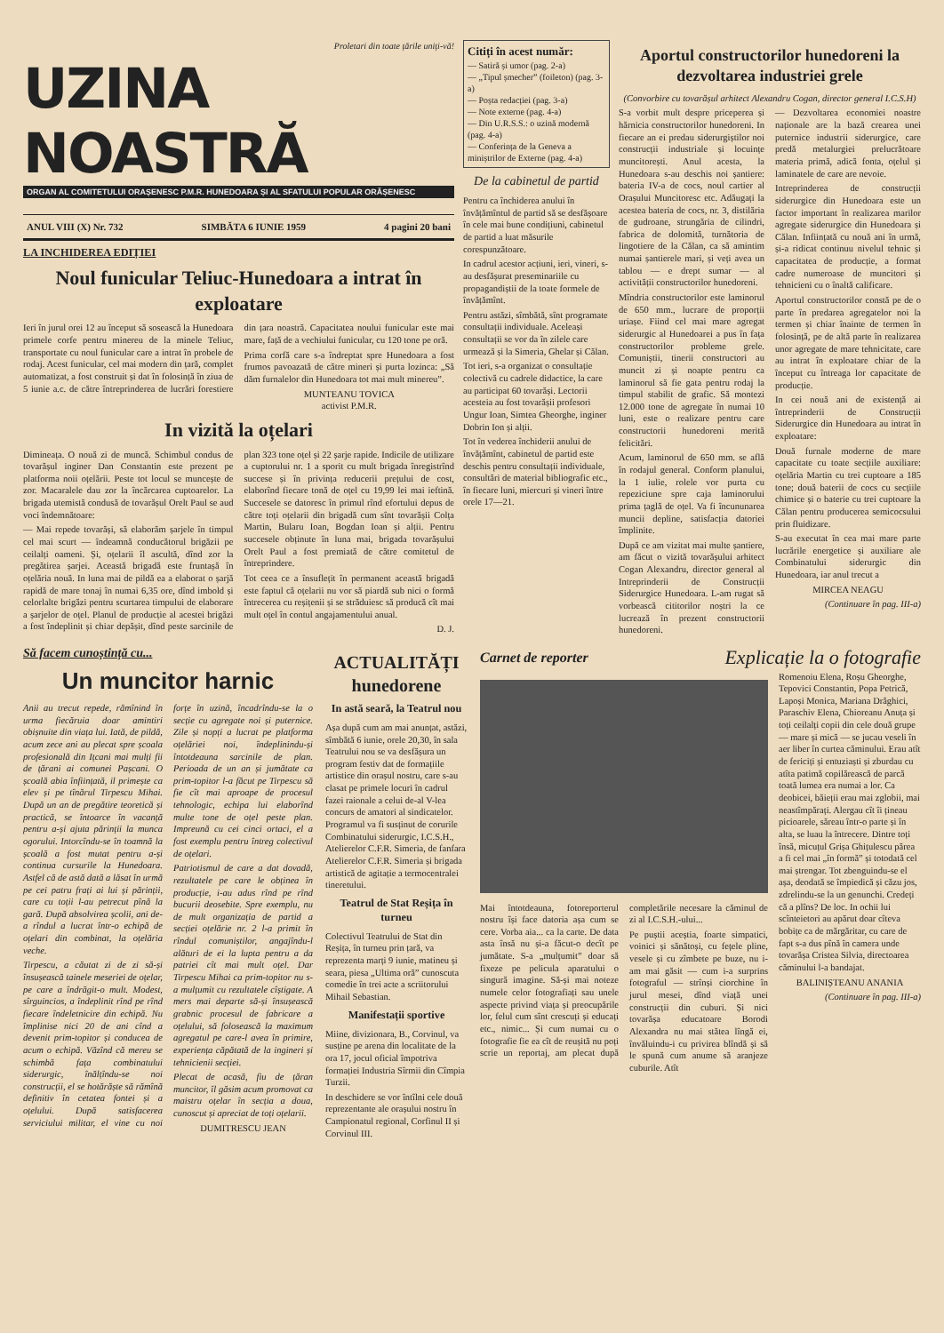Proletari din toate țările uniți-vă!
UZINA NOASTRĂ
ORGAN AL COMITETULUI ORAȘENESC P.M.R. HUNEDOARA ȘI AL SFATULUI POPULAR ORĂȘENESC
ANUL VIII (X) Nr. 732 SIMBĂTA 6 IUNIE 1959 4 pagini 20 bani
LA INCHIDEREA EDIȚIEI
Noul funicular Teliuc-Hunedoara a intrat în exploatare
Ieri în jurul orei 12 au început să sosească la Hunedoara primele corfe pentru minereu de la minele Teliuc, transportate cu noul funicular care a intrat în probele de rodaj. Acest funicular, cel mai modern din țară, complet automatizat, a fost construit și dat în folosință în ziua de 5 iunie a.c. de către întreprinderea de lucrări forestiere din țara noastră. Capacitatea noului funicular este mai mare, față de a vechiului funicular, cu 120 tone pe oră.
Prima corfă care s-a îndreptat spre Hunedoara a fost frumos pavoazată de către mineri și purta lozinca: „Să dăm furnalelor din Hunedoara tot mai mult minereu”.
MUNTEANU TOVICA
activist P.M.R.
In vizită la oțelari
Dimineața. O nouă zi de muncă. Schimbul condus de tovarășul inginer Dan Constantin este prezent pe platforma noii oțelării. Peste tot locul se muncește de zor. Macaralele dau zor la încărcarea cuptoarelor. La brigada utemistă condusă de tovarășul Orelt Paul se aud voci îndemnătoare:
— Mai repede tovarăși, să elaborăm șarjele în timpul cel mai scurt — îndeamnă conducătorul brigăzii pe ceilalți oameni. Și, oțelarii îl ascultă, dînd zor la pregătirea șarjei. Această brigadă este fruntașă în oțelăria nouă. In luna mai de pildă ea a elaborat o șarjă rapidă de mare tonaj în numai 6,35 ore, dînd imbold și celorlalte brigăzi pentru scurtarea timpului de elaborare a șarjelor de oțel. Planul de producție al acestei brigăzi a fost îndeplinit și chiar depășit, dînd peste sarcinile de plan 323 tone oțel și 22 șarje rapide. Indicile de utilizare a cuptorului nr. 1 a sporit cu mult brigada înregistrînd succese și în privința reducerii prețului de cost, elaborînd fiecare tonă de oțel cu 19,99 lei mai ieftină. Succesele se datoresc în primul rînd efortului depus de către toți oțelarii din brigadă cum sînt tovarășii Colța Martin, Bularu Ioan, Bogdan Ioan și alții. Pentru succesele obținute în luna mai, brigada tovarășului Orelt Paul a fost premiată de către comitetul de întreprindere.
Tot ceea ce a însuflețit în permanent această brigadă este faptul că oțelarii nu vor să piardă sub nici o formă întrecerea cu reșițenii și se străduiesc să producă cît mai mult oțel în contul angajamentului anual.
D. J.
Citiți în acest număr:
— Satiră și umor (pag. 2-a)
— „Tipul șmecher” (foileton) (pag. 3-a)
— Poșta redacției (pag. 3-a)
— Note externe (pag. 4-a)
— Din U.R.S.S.: o uzină modernă (pag. 4-a)
— Conferința de la Geneva a miniștrilor de Externe (pag. 4-a)
De la cabinetul de partid
Pentru ca închiderea anului în învățămîntul de partid să se desfășoare în cele mai bune condițiuni, cabinetul de partid a luat măsurile corespunzătoare.
In cadrul acestor acțiuni, ieri, vineri, s-au desfășurat preseminariile cu propagandiștii de la toate formele de învățămînt.
Pentru astăzi, sîmbătă, sînt programate consultații individuale. Aceleași consultații se vor da în zilele care urmează și la Simeria, Ghelar și Călan.
Tot ieri, s-a organizat o consultație colectivă cu cadrele didactice, la care au participat 60 tovarăși. Lectorii acesteia au fost tovarășii profesori Ungur Ioan, Simtea Gheorghe, inginer Dobrin Ion și alții.
Tot în vederea închiderii anului de învățămînt, cabinetul de partid este deschis pentru consultații individuale, consultări de material bibliografic etc., în fiecare luni, miercuri și vineri între orele 17—21.
Aportul constructorilor hunedoreni la dezvoltarea industriei grele
(Convorbire cu tovarășul arhitect Alexandru Cogan, director general I.C.S.H)
S-a vorbit mult despre priceperea și hărnicia constructorilor hunedoreni. In fiecare an ei predau siderurgiștilor noi construcții industriale și locuințe muncitorești. Anul acesta, la Hunedoara s-au deschis noi șantiere: bateria IV-a de cocs, noul cartier al Orașului Muncitoresc etc. Adăugați la acestea bateria de cocs, nr. 3, distilăria de gudroane, strungăria de cilindri, fabrica de dolomită, turnătoria de lingotiere de la Călan, ca să amintim numai șantierele mari, și veți avea un tablou — e drept sumar — al activității constructorilor hunedoreni.
Mîndria constructorilor este laminorul de 650 mm., lucrare de proporții uriașe. Fiind cel mai mare agregat siderurgic al Hunedoarei a pus în fața constructorilor probleme grele. Comuniștii, tinerii constructori au muncit zi și noapte pentru ca laminorul să fie gata pentru rodaj la timpul stabilit de grafic. Să montezi 12.000 tone de agregate în numai 10 luni, este o realizare pentru care constructorii hunedoreni merită felicitări.
Acum, laminorul de 650 mm. se află în rodajul general. Conform planului, la 1 iulie, rolele vor purta cu repeziciune spre caja laminorului prima țaglă de oțel. Va fi încununarea muncii depline, satisfacția datoriei împlinite.
După ce am vizitat mai multe șantiere, am făcut o vizită tovarășului arhitect Cogan Alexandru, director general al Intreprinderii de Construcții Siderurgice Hunedoara. L-am rugat să vorbească cititorilor noștri la ce lucrează în prezent constructorii hunedoreni.
— Dezvoltarea economiei noastre naționale are la bază crearea unei puternice industrii siderurgice, care predă metalurgiei prelucrătoare materia primă, adică fonta, oțelul și laminatele de care are nevoie.
Intreprinderea de construcții siderurgice din Hunedoara este un factor important în realizarea marilor agregate siderurgice din Hunedoara și Călan. Inființată cu nouă ani în urmă, și-a ridicat continuu nivelul tehnic și capacitatea de producție, a format cadre numeroase de muncitori și tehnicieni cu o înaltă calificare.
Aportul constructorilor constă pe de o parte în predarea agregatelor noi la termen și chiar înainte de termen în folosință, pe de altă parte în realizarea unor agregate de mare tehnicitate, care au intrat în exploatare chiar de la început cu întreaga lor capacitate de producție.
In cei nouă ani de existență ai întreprinderii de Construcții Siderurgice din Hunedoara au intrat în exploatare:
Două furnale moderne de mare capacitate cu toate secțiile auxiliare: oțelăria Martin cu trei cuptoare a 185 tone; două baterii de cocs cu secțiile chimice și o baterie cu trei cuptoare la Călan pentru producerea semicocsului prin fluidizare.
S-au executat în cea mai mare parte lucrările energetice și auxiliare ale Combinatului siderurgic din Hunedoara, iar anul trecut a
MIRCEA NEAGU
(Continuare în pag. III-a)
Să facem cunoștință cu...
Un muncitor harnic
Anii au trecut repede, rămînind în urma fiecăruia doar amintiri obișnuite din viața lui. Iată, de pildă, acum zece ani au plecat spre școala profesională din Ițcani mai mulți fii de țărani ai comunei Pașcani. O școală abia înființată, il primește ca elev și pe tînărul Tirpescu Mihai. După un an de pregătire teoretică și practică, se întoarce în vacanță pentru a-și ajuta părinții la munca ogorului. Intorcîndu-se în toamnă la școală a fost mutat pentru a-și continua cursurile la Hunedoara. Astfel că de astă dată a lăsat în urmă pe cei patru frați ai lui și părinții, care cu toții l-au petrecut pînă la gară. După absolvirea școlii, ani de-a rîndul a lucrat într-o echipă de oțelari din combinat, la oțelăria veche.
Tirpescu, a căutat zi de zi să-și însușească tainele meseriei de oțelar, pe care a îndrăgit-o mult. Modest, sîrguincios, a îndeplinit rînd pe rînd fiecare îndeletnicire din echipă. Nu împlinise nici 20 de ani cînd a devenit prim-topitor și conducea de acum o echipă. Văzînd că mereu se schimbă fața combinatului siderurgic, înălțîndu-se noi construcții, el se hotărăște să rămînă definitiv în cetatea fontei și a oțelului. După satisfacerea serviciului militar, el vine cu noi forțe în uzină, încadrîndu-se la o secție cu agregate noi și puternice. Zile și nopți a lucrat pe platforma oțelăriei noi, îndeplinindu-și întotdeauna sarcinile de plan. Perioada de un an și jumătate ca prim-topitor l-a făcut pe Tirpescu să fie cît mai aproape de procesul tehnologic, echipa lui elaborînd multe tone de oțel peste plan. Impreună cu cei cinci ortaci, el a fost exemplu pentru întreg colectivul de oțelari.
Patriotismul de care a dat dovadă, rezultatele pe care le obținea în producție, i-au adus rînd pe rînd bucurii deosebite. Spre exemplu, nu de mult organizația de partid a secției oțelărie nr. 2 l-a primit în rîndul comuniștilor, angajîndu-l alături de ei la lupta pentru a da patriei cît mai mult oțel. Dar Tirpescu Mihai ca prim-topitor nu s-a mulțumit cu rezultatele cîștigate. A mers mai departe să-și însușească grabnic procesul de fabricare a oțelului, să folosească la maximum agregatul pe care-l avea în primire, experiența căpătată de la ingineri și tehnicienii secției.
Plecat de acasă, fiu de țăran muncitor, îl găsim acum promovat ca maistru oțelar în secția a doua, cunoscut și apreciat de toți oțelarii.
DUMITRESCU JEAN
ACTUALITĂȚI hunedorene
In astă seară, la Teatrul nou
Așa după cum am mai anunțat, astăzi, sîmbătă 6 iunie, orele 20,30, în sala Teatrului nou se va desfășura un program festiv dat de formațiile artistice din orașul nostru, care s-au clasat pe primele locuri în cadrul fazei raionale a celui de-al V-lea concurs de amatori al sindicatelor. Programul va fi susținut de corurile Combinatului siderurgic, I.C.S.H., Atelierelor C.F.R. Simeria, de fanfara Atelierelor C.F.R. Simeria și brigada artistică de agitație a termocentralei tineretului.
Teatrul de Stat Reșița în turneu
Colectivul Teatrului de Stat din Reșița, în turneu prin țară, va reprezenta marți 9 iunie, matineu și seara, piesa „Ultima oră” cunoscuta comedie în trei acte a scriitorului Mihail Sebastian.
Manifestații sportive
Miine, divizionara, B., Corvinul, va susține pe arena din localitate de la ora 17, jocul oficial împotriva formației Industria Sîrmii din Cîmpia Turzii.
In deschidere se vor întîlni cele două reprezentante ale orașului nostru în Campionatul regional, Corfinul II și Corvinul III.
Carnet de reporter Explicație la o fotografie
Mai întotdeauna, fotoreporterul nostru își face datoria așa cum se cere. Vorba aia... ca la carte. De data asta însă nu și-a făcut-o decît pe jumătate. S-a „mulțumit” doar să fixeze pe pelicula aparatului o singură imagine. Să-și mai noteze numele celor fotografiați sau unele aspecte privind viața și preocupările lor, felul cum sînt crescuți și educați etc., nimic... Și cum numai cu o fotografie fie ea cît de reușită nu poți scrie un reportaj, am plecat după completările necesare la căminul de zi al I.C.S.H.-ului...
Pe puștii aceștia, foarte simpatici, voinici și sănătoși, cu fețele pline, vesele și cu zîmbete pe buze, nu i-am mai găsit — cum i-a surprins fotograful — strînși ciorchine în jurul mesei, dînd viață unei construcții din cuburi. Și nici tovarășa educatoare Borodi Alexandra nu mai stătea lîngă ei, învăluindu-i cu privirea blîndă și să le spună cum anume să aranjeze cuburile. Atît
Romenoiu Elena, Roșu Gheorghe, Tepovici Constantin, Popa Petrică, Lapoși Monica, Mariana Drăghici, Paraschiv Elena, Chioreanu Anuța și toți ceilalți copii din cele două grupe — mare și mică — se jucau veseli în aer liber în curtea căminului. Erau atît de fericiți și entuziaști și zburdau cu atîta patimă copilărească de parcă toată lumea era numai a lor. Ca deobicei, băieții erau mai zglobii, mai neastîmpărați. Alergau cît îi țineau picioarele, săreau într-o parte și în alta, se luau la întrecere. Dintre toți însă, micuțul Grișa Ghițulescu părea a fi cel mai „în formă” și totodată cel mai ștrengar. Tot zbenguindu-se el așa, deodată se împiedică și căzu jos, zdrelindu-se la un genunchi. Credeți că a plîns? De loc. In ochii lui scînteietori au apărut doar cîteva bobițe ca de mărgăritar, cu care de fapt s-a dus pînă în camera unde tovarășa Cristea Silvia, directoarea căminului l-a bandajat.
BALINIȘTEANU ANANIA
(Continuare în pag. III-a)